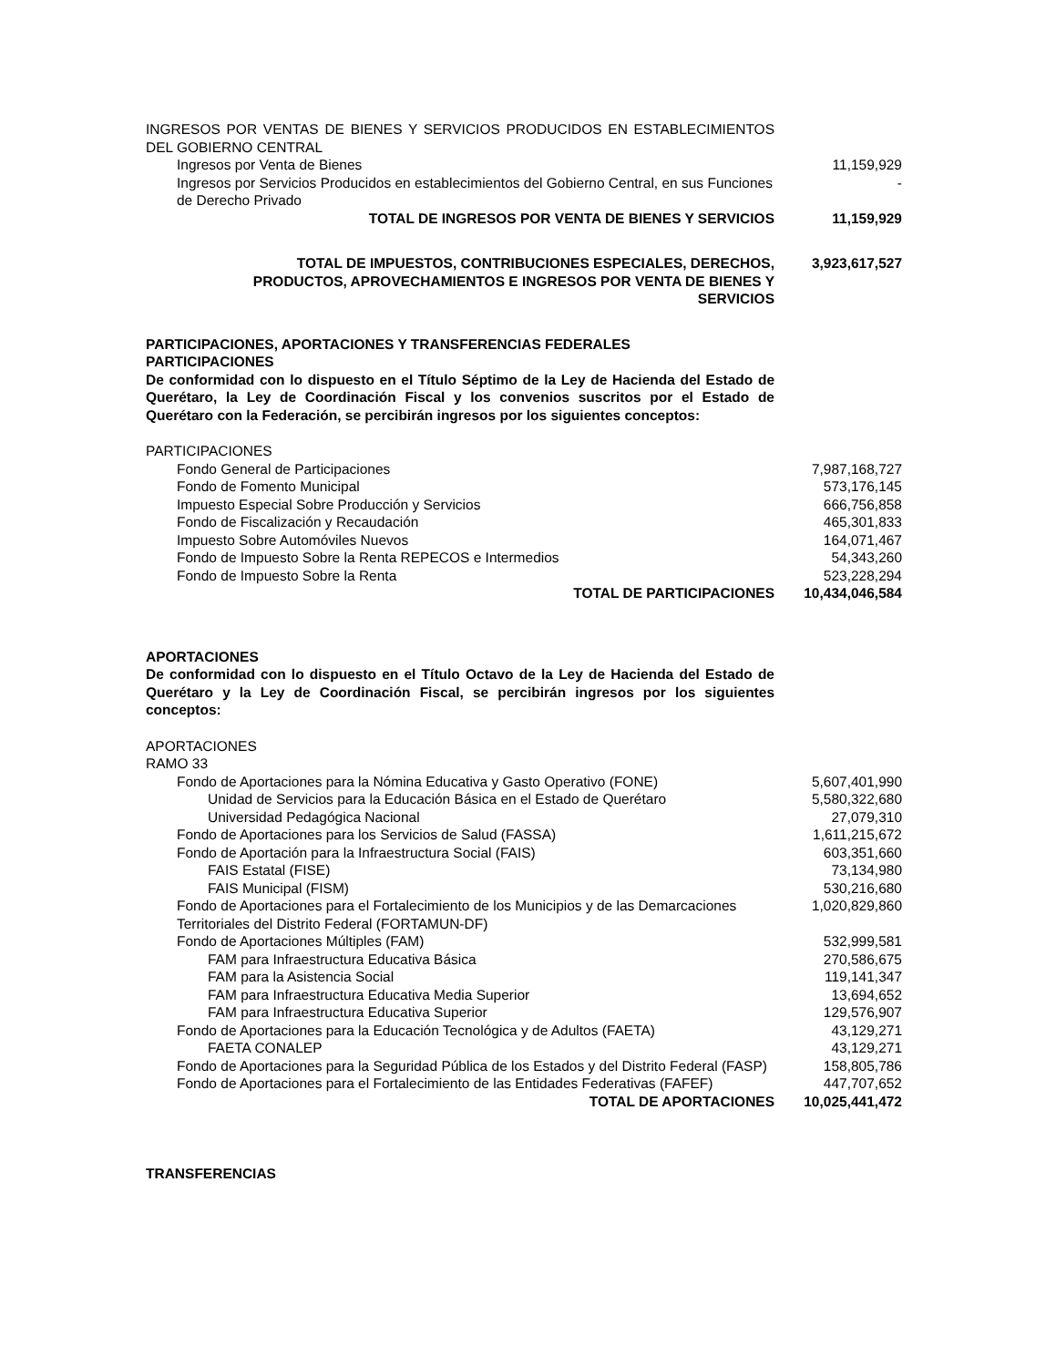| INGRESOS POR VENTAS DE BIENES Y SERVICIOS PRODUCIDOS EN ESTABLECIMIENTOS DEL GOBIERNO CENTRAL | |
| Ingresos por Venta de Bienes | 11,159,929 |
| Ingresos por Servicios Producidos en establecimientos del Gobierno Central, en sus Funciones de Derecho Privado | - |
| TOTAL DE INGRESOS POR VENTA DE BIENES Y SERVICIOS | 11,159,929 |
| TOTAL DE IMPUESTOS, CONTRIBUCIONES ESPECIALES, DERECHOS, PRODUCTOS, APROVECHAMIENTOS E INGRESOS POR VENTA DE BIENES Y SERVICIOS | 3,923,617,527 |
| PARTICIPACIONES, APORTACIONES Y TRANSFERENCIAS FEDERALES PARTICIPACIONES | |
| De conformidad con lo dispuesto en el Título Séptimo de la Ley de Hacienda del Estado de Querétaro, la Ley de Coordinación Fiscal y los convenios suscritos por el Estado de Querétaro con la Federación, se percibirán ingresos por los siguientes conceptos: | |
| PARTICIPACIONES | |
| Fondo General de Participaciones | 7,987,168,727 |
| Fondo de Fomento Municipal | 573,176,145 |
| Impuesto Especial Sobre Producción y Servicios | 666,756,858 |
| Fondo de Fiscalización y Recaudación | 465,301,833 |
| Impuesto Sobre Automóviles Nuevos | 164,071,467 |
| Fondo de Impuesto Sobre la Renta REPECOS e Intermedios | 54,343,260 |
| Fondo de Impuesto Sobre la Renta | 523,228,294 |
| TOTAL DE PARTICIPACIONES | 10,434,046,584 |
| APORTACIONES | |
| De conformidad con lo dispuesto en el Título Octavo de la Ley de Hacienda del Estado de Querétaro y la Ley de Coordinación Fiscal, se percibirán ingresos por los siguientes conceptos: | |
| APORTACIONES RAMO 33 | |
| Fondo de Aportaciones para la Nómina Educativa y Gasto Operativo (FONE) | 5,607,401,990 |
| Unidad de Servicios para la Educación Básica en el Estado de Querétaro | 5,580,322,680 |
| Universidad Pedagógica Nacional | 27,079,310 |
| Fondo de Aportaciones para los Servicios de Salud (FASSA) | 1,611,215,672 |
| Fondo de Aportación para la Infraestructura Social (FAIS) | 603,351,660 |
| FAIS Estatal (FISE) | 73,134,980 |
| FAIS Municipal (FISM) | 530,216,680 |
| Fondo de Aportaciones para el Fortalecimiento de los Municipios y de las Demarcaciones Territoriales del Distrito Federal (FORTAMUN-DF) | 1,020,829,860 |
| Fondo de Aportaciones Múltiples (FAM) | 532,999,581 |
| FAM para Infraestructura Educativa Básica | 270,586,675 |
| FAM para la Asistencia Social | 119,141,347 |
| FAM para Infraestructura Educativa Media Superior | 13,694,652 |
| FAM para Infraestructura Educativa Superior | 129,576,907 |
| Fondo de Aportaciones para la Educación Tecnológica y de Adultos (FAETA) | 43,129,271 |
| FAETA CONALEP | 43,129,271 |
| Fondo de Aportaciones para la Seguridad Pública de los Estados y del Distrito Federal (FASP) | 158,805,786 |
| Fondo de Aportaciones para el Fortalecimiento de las Entidades Federativas (FAFEF) | 447,707,652 |
| TOTAL DE APORTACIONES | 10,025,441,472 |
| TRANSFERENCIAS | |